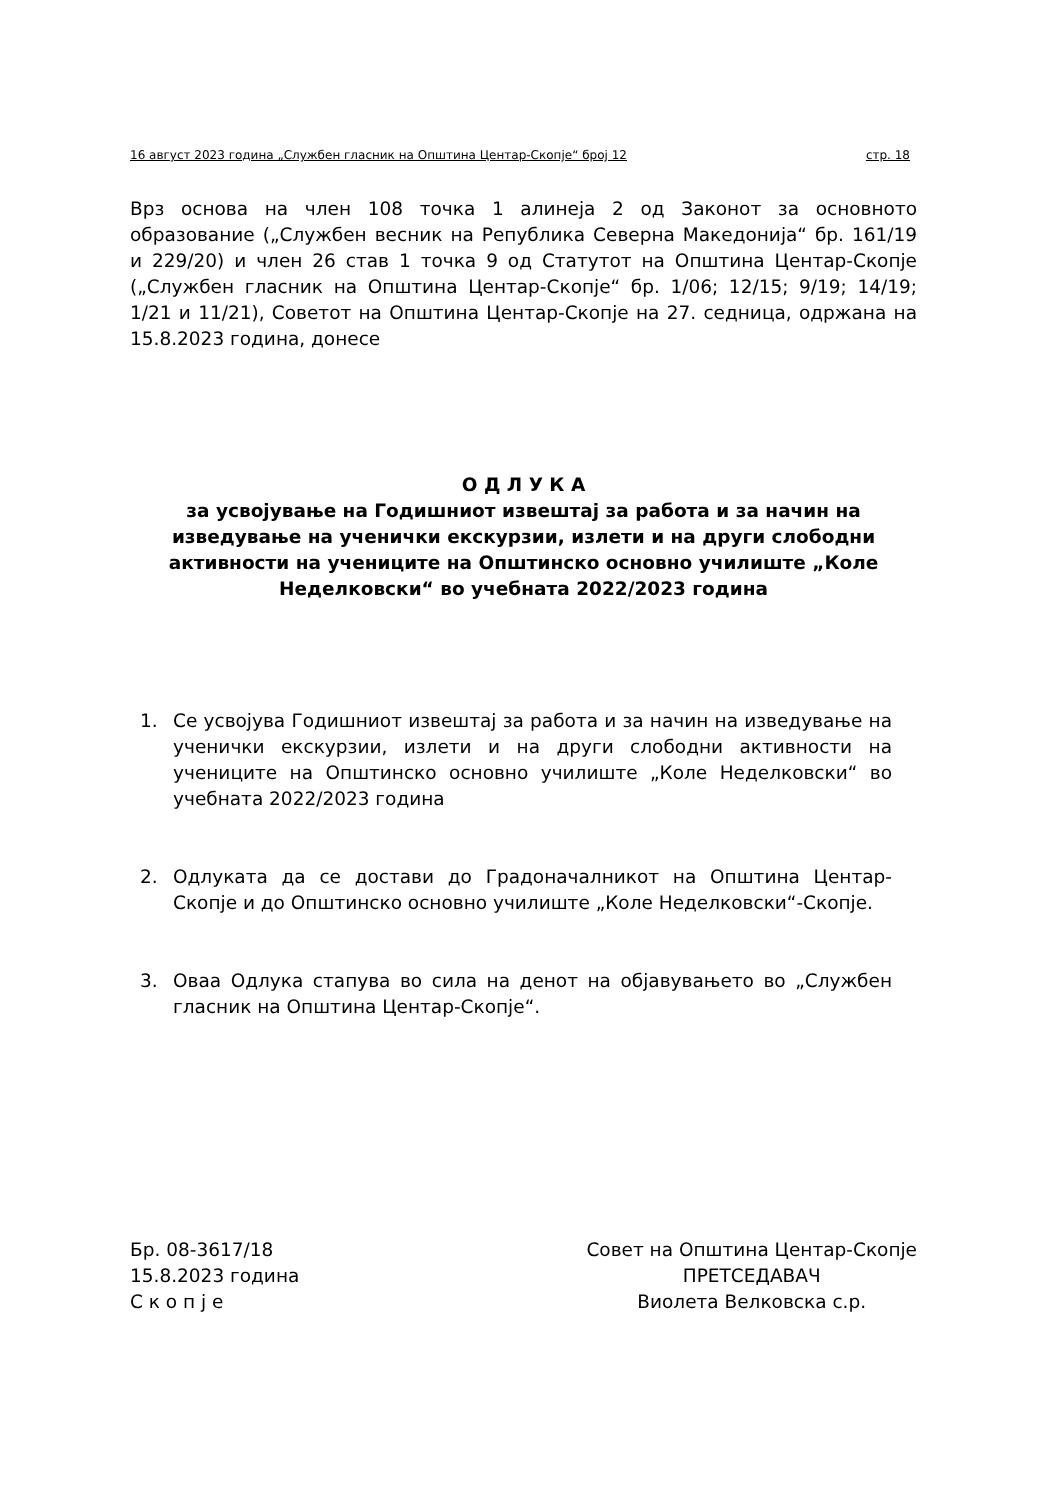16 август 2023 година „Службен гласник на Општина Центар-Скопје“ број 12 стр. 18
Врз основа на член 108 точка 1 алинеја 2 од Законот за основното образование („Службен весник на Република Северна Македонија“ бр. 161/19 и 229/20) и член 26 став 1 точка 9 од Статутот на Општина Центар-Скопје („Службен гласник на Општина Центар-Скопје“ бр. 1/06; 12/15; 9/19; 14/19; 1/21 и 11/21), Советот на Општина Центар-Скопје на 27. седница, одржана на 15.8.2023 година, донесе
О Д Л У К А
за усвојување на Годишниот извештај за работа и за начин на изведување на ученички екскурзии, излети и на други слободни активности на учениците на Општинско основно училиште „Коле Неделковски“ во учебната 2022/2023 година
1. Се усвојува Годишниот извештај за работа и за начин на изведување на ученички екскурзии, излети и на други слободни активности на учениците на Општинско основно училиште „Коле Неделковски“ во учебната 2022/2023 година
2. Одлуката да се достави до Градоначалникот на Општина Центар-Скопје и до Општинско основно училиште „Коле Неделковски“-Скопје.
3. Оваа Одлука стапува во сила на денот на објавувањето во „Службен гласник на Општина Центар-Скопје“.
Бр. 08-3617/18
15.8.2023 година
С к о п ј е
Совет на Општина Центар-Скопје
ПРЕТСЕДАВАЧ
Виолета Велковска с.р.